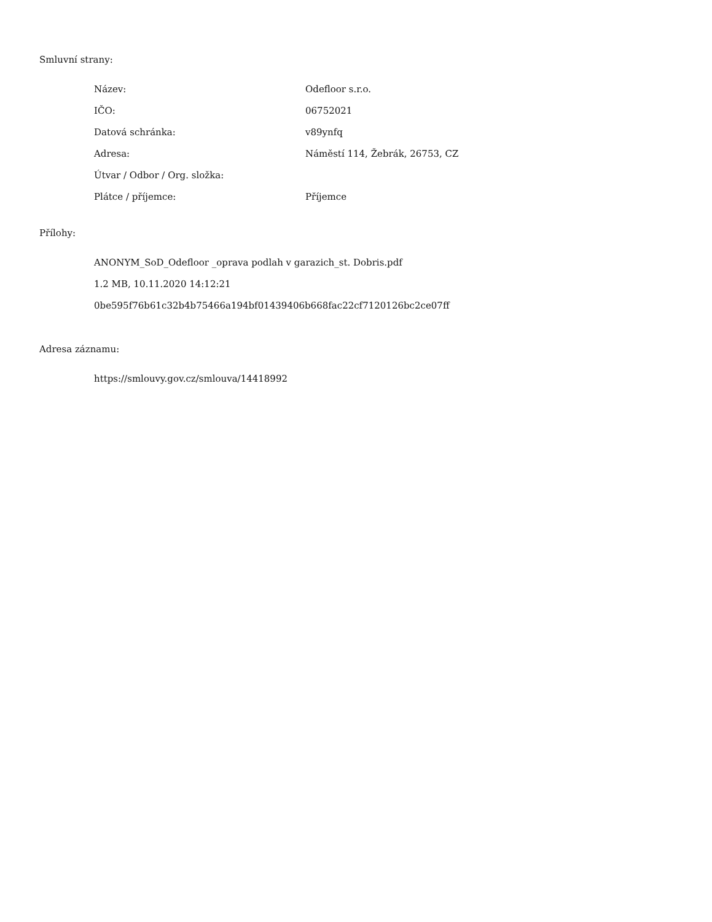Smluvní strany:
| Název: | Odefloor s.r.o. |
| IČO: | 06752021 |
| Datová schránka: | v89ynfq |
| Adresa: | Náměstí 114, Žebrák, 26753, CZ |
| Útvar / Odbor / Org. složka: | |
| Plátce / příjemce: | Příjemce |
Přílohy:
ANONYM_SoD_Odefloor _oprava podlah v garazich_st. Dobris.pdf
1.2 MB, 10.11.2020 14:12:21
0be595f76b61c32b4b75466a194bf01439406b668fac22cf7120126bc2ce07ff
Adresa záznamu:
https://smlouvy.gov.cz/smlouva/14418992